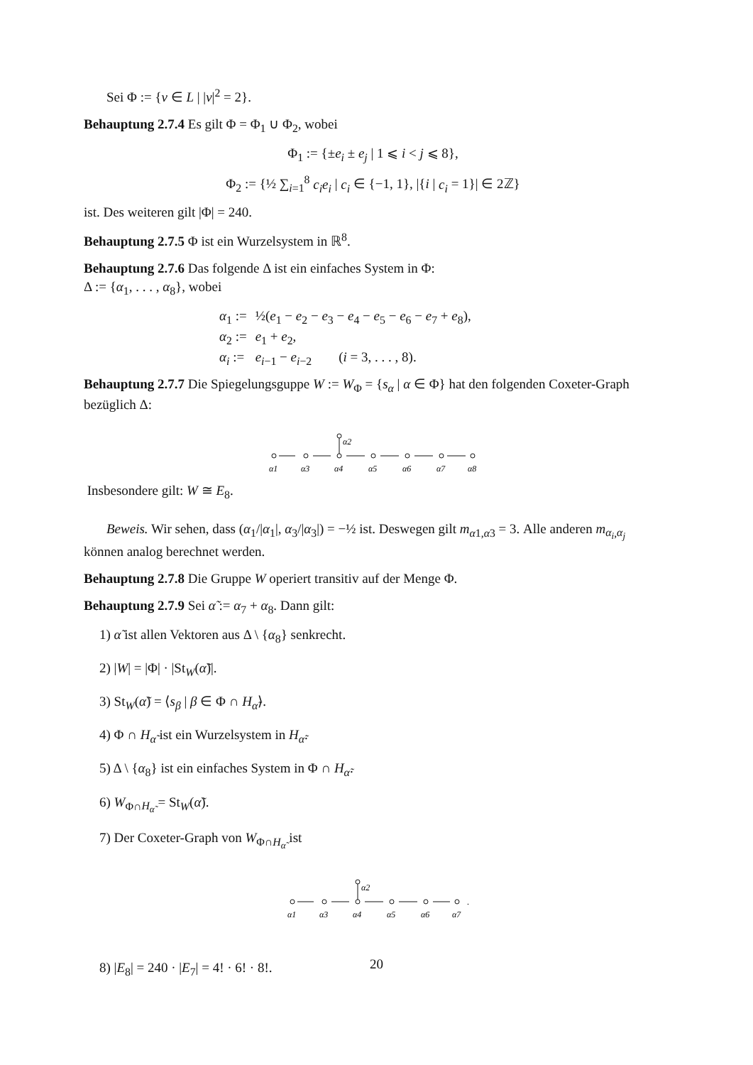Sei Φ := {v ∈ L | |v|<sup>2</sup> = 2}.
Behauptung 2.7.4 Es gilt Φ = Φ<sub>1</sub> ∪ Φ<sub>2</sub>, wobei
Φ<sub>1</sub> := {±e<sub>i</sub> ± e<sub>j</sub> | 1 ⩽ i < j ⩽ 8},
Φ<sub>2</sub> := {½ ∑<sub>i=1</sub><sup>8</sup> c<sub>i</sub>e<sub>i</sub> | c<sub>i</sub> ∈ {−1, 1}, |{i | c<sub>i</sub> = 1}| ∈ 2ℤ}
ist. Des weiteren gilt |Φ| = 240.
Behauptung 2.7.5 Φ ist ein Wurzelsystem in ℝ<sup>8</sup>.
Behauptung 2.7.6 Das folgende Δ ist ein einfaches System in Φ:
Δ := {α<sub>1</sub>, . . . , α<sub>8</sub>}, wobei
| α<sub>1</sub> := | ½( e<sub>1</sub> − e<sub>2</sub> − e<sub>3</sub> − e<sub>4</sub> − e<sub>5</sub> − e<sub>6</sub> − e<sub>7</sub> + e<sub>8</sub>), |
| α<sub>2</sub> := | e<sub>1</sub> + e<sub>2</sub>, |
| α<sub>i</sub> := | e<sub>i−1</sub> − e<sub>i−2</sub> ( i = 3, . . . , 8). |
Behauptung 2.7.7 Die Spiegelungsguppe W := W<sub>Φ</sub> = {s<sub>α</sub> | α ∈ Φ} hat den folgenden Coxeter-Graph bezüglich Δ:
α2
α1
α3
α4
α5
α6
α7
α8
Insbesondere gilt: W ≅ E<sub>8</sub>.
Beweis. Wir sehen, dass (α<sub>1</sub>/|α<sub>1</sub>|, α<sub>3</sub>/|α<sub>3</sub>|) = −½ ist. Deswegen gilt m<sub>α1,α3</sub> = 3. Alle anderen m<sub>α<sub>i</sub>,α<sub>j</sub></sub> können analog berechnet werden.
Behauptung 2.7.8 Die Gruppe W operiert transitiv auf der Menge Φ.
Behauptung 2.7.9 Sei α̃ := α<sub>7</sub> + α<sub>8</sub>. Dann gilt:
1) α̃ ist allen Vektoren aus Δ \ {α<sub>8</sub>} senkrecht.
2) |W| = |Φ| · |St<sub>W</sub>(α̃)|.
3) St<sub>W</sub>(α̃) = ⟨s<sub>β</sub> | β ∈ Φ ∩ H<sub>α̃</sub>⟩.
4) Φ ∩ H<sub>α̃</sub> ist ein Wurzelsystem in H<sub>α̃</sub>.
5) Δ \ {α<sub>8</sub>} ist ein einfaches System in Φ ∩ H<sub>α̃</sub>.
6) W<sub>Φ∩H<sub>α̃</sub></sub> = St<sub>W</sub>(α̃).
7) Der Coxeter-Graph von W<sub>Φ∩H<sub>α̃</sub></sub> ist
α2
α1
α3
α4
α5
α6
α7
.
8) |E<sub>8</sub>| = 240 · |E<sub>7</sub>| = 4! · 6! · 8!.
20